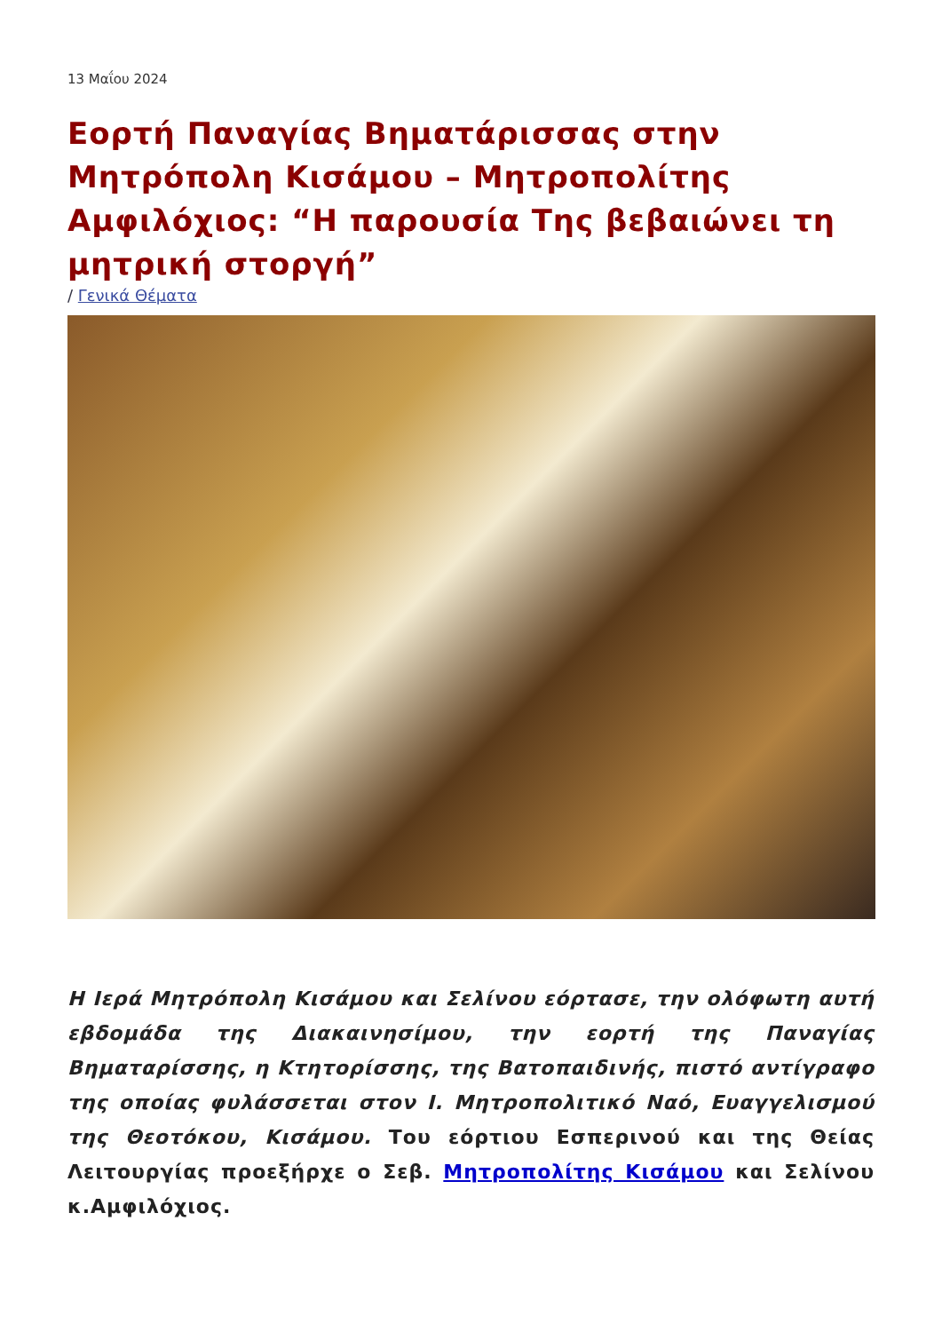13 Μαΐου 2024
Εορτή Παναγίας Βηματάρισσας στην Μητρόπολη Κισάμου – Μητροπολίτης Αμφιλόχιος: “Η παρουσία Της βεβαιώνει τη μητρική στοργή”
/ Γενικά Θέματα
Η Ιερά Μητρόπολη Κισάμου και Σελίνου εόρτασε, την ολόφωτη αυτή εβδομάδα της Διακαινησίμου, την εορτή της Παναγίας Βηματαρίσσης, η Κτητορίσσης, της Βατοπαιδινής, πιστό αντίγραφο της οποίας φυλάσσεται στον Ι. Μητροπολιτικό Ναό, Ευαγγελισμού της Θεοτόκου, Κισάμου. Του εόρτιου Εσπερινού και της Θείας Λειτουργίας προεξήρχε ο Σεβ. Μητροπολίτης Κισάμου και Σελίνου κ.Αμφιλόχιος.